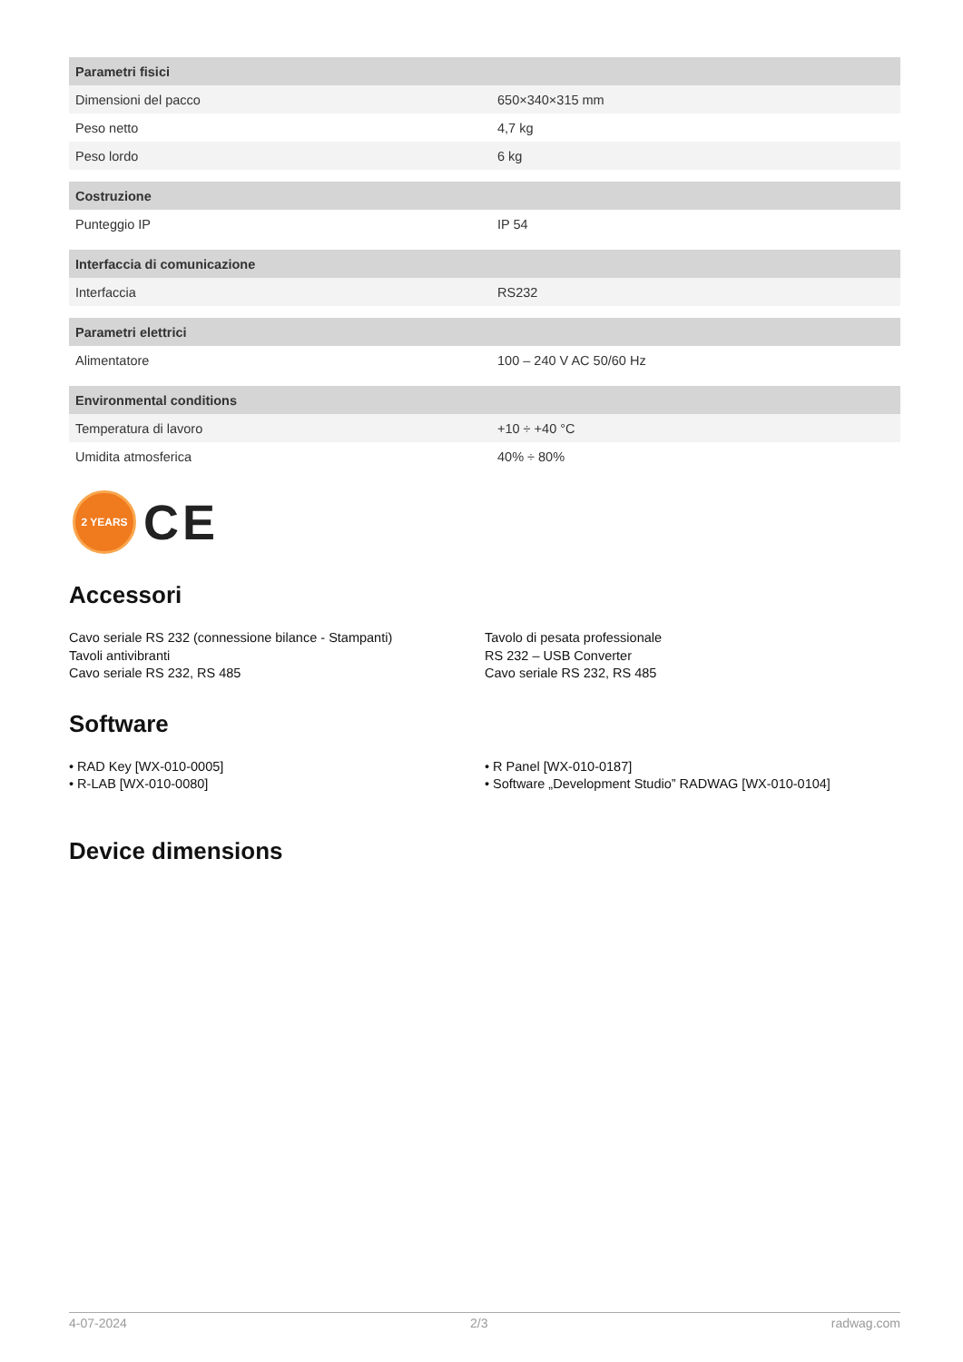| Parametri fisici | |
| --- | --- |
| Dimensioni del pacco | 650×340×315 mm |
| Peso netto | 4,7 kg |
| Peso lordo | 6 kg |
| Costruzione | |
| Punteggio IP | IP 54 |
| Interfaccia di comunicazione | |
| Interfaccia | RS232 |
| Parametri elettrici | |
| Alimentatore | 100 – 240 V AC 50/60 Hz |
| Environmental conditions | |
| Temperatura di lavoro | +10 ÷ +40 °C |
| Umidita atmosferica | 40% ÷ 80% |
2 YEARS
CE
Accessori
Cavo seriale RS 232 (connessione bilance - Stampanti)
Tavoli antivibranti
Cavo seriale RS 232, RS 485
Tavolo di pesata professionale
RS 232 – USB Converter
Cavo seriale RS 232, RS 485
Software
• RAD Key [WX-010-0005]
• R-LAB [WX-010-0080]
• R Panel [WX-010-0187]
• Software „Development Studio” RADWAG [WX-010-0104]
Device dimensions
4-07-2024 2/3 radwag.com